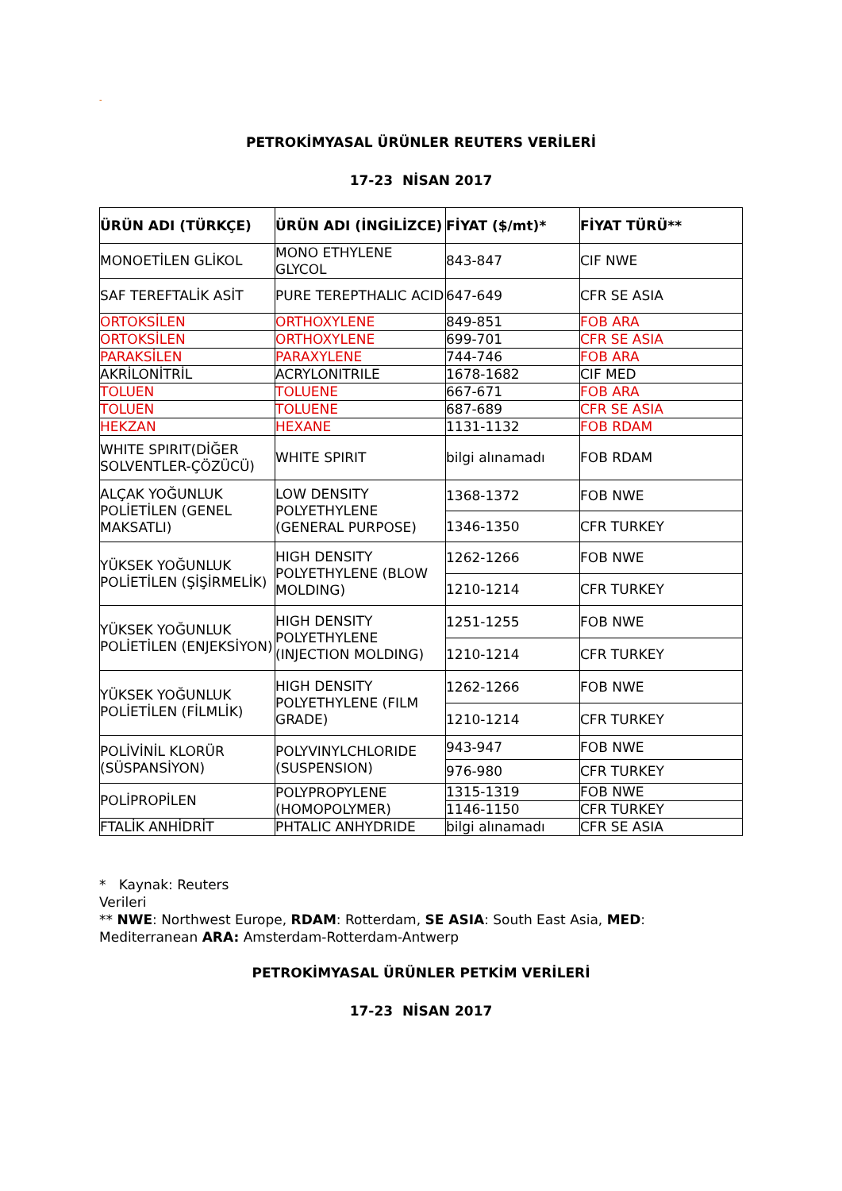-
PETROKİMYASAL ÜRÜNLER REUTERS VERİLERİ
17-23 NİSAN 2017
| ÜRÜN ADI (TÜRKÇE) | ÜRÜN ADI (İNGİLİZCE) | FİYAT ($/mt)* | FİYAT TÜRÜ** |
| --- | --- | --- | --- |
| MONOETİLEN GLİKOL | MONO ETHYLENE GLYCOL | 843-847 | CIF NWE |
| SAF TEREFTALİK ASİT | PURE TEREPTHALIC ACID | 647-649 | CFR SE ASIA |
| ORTOKSİLEN | ORTHOXYLENE | 849-851 | FOB ARA |
| ORTOKSİLEN | ORTHOXYLENE | 699-701 | CFR SE ASIA |
| PARAKSİLEN | PARAXYLENE | 744-746 | FOB ARA |
| AKRİLONİTRİL | ACRYLONITRILE | 1678-1682 | CIF MED |
| TOLUEN | TOLUENE | 667-671 | FOB ARA |
| TOLUEN | TOLUENE | 687-689 | CFR SE ASIA |
| HEKZAN | HEXANE | 1131-1132 | FOB RDAM |
| WHITE SPIRIT(DİĞER SOLVENTLER-ÇÖZÜCÜ) | WHITE SPIRIT | bilgi alınamadı | FOB RDAM |
| ALÇAK YOĞUNLUK POLİETİLEN (GENEL MAKSATLI) | LOW DENSITY POLYETHYLENE (GENERAL PURPOSE) | 1368-1372 | FOB NWE |
| | | 1346-1350 | CFR TURKEY |
| YÜKSEK YOĞUNLUK POLİETİLEN (ŞİŞİRMELİK) | HIGH DENSITY POLYETHYLENE (BLOW MOLDING) | 1262-1266 | FOB NWE |
| | | 1210-1214 | CFR TURKEY |
| YÜKSEK YOĞUNLUK POLİETİLEN (ENJEKSİYON) | HIGH DENSITY POLYETHYLENE (INJECTION MOLDING) | 1251-1255 | FOB NWE |
| | | 1210-1214 | CFR TURKEY |
| YÜKSEK YOĞUNLUK POLİETİLEN (FİLMLİK) | HIGH DENSITY POLYETHYLENE (FILM GRADE) | 1262-1266 | FOB NWE |
| | | 1210-1214 | CFR TURKEY |
| POLİVİNİL KLORÜR (SÜSPANSİYON) | POLYVINYLCHLORIDE (SUSPENSION) | 943-947 | FOB NWE |
| | | 976-980 | CFR TURKEY |
| POLİPROPİLEN | POLYPROPYLENE (HOMOPOLYMER) | 1315-1319 | FOB NWE |
| | | 1146-1150 | CFR TURKEY |
| FTALİK ANHİDRİT | PHTALIC ANHYDRIDE | bilgi alınamadı | CFR SE ASIA |
* Kaynak: Reuters
Verileri
** NWE: Northwest Europe, RDAM: Rotterdam, SE ASIA: South East Asia, MED: Mediterranean ARA: Amsterdam-Rotterdam-Antwerp
PETROKİMYASAL ÜRÜNLER PETKİM VERİLERİ
17-23 NİSAN 2017